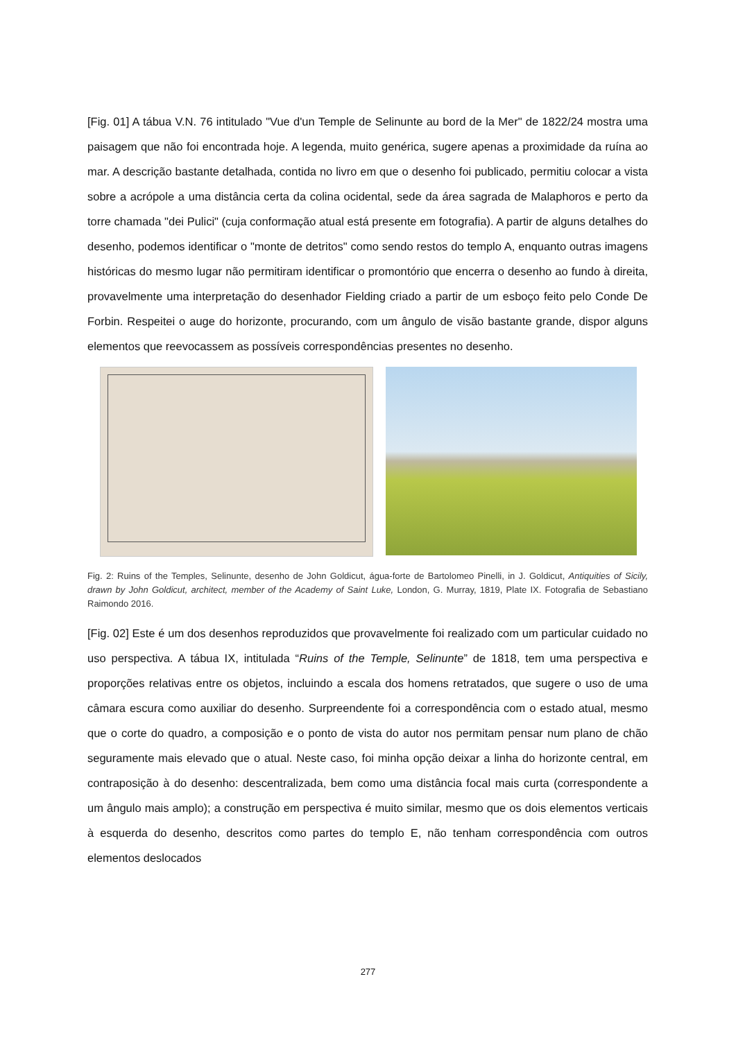[Fig. 01] A tábua V.N. 76 intitulado "Vue d'un Temple de Selinunte au bord de la Mer" de 1822/24 mostra uma paisagem que não foi encontrada hoje. A legenda, muito genérica, sugere apenas a proximidade da ruína ao mar. A descrição bastante detalhada, contida no livro em que o desenho foi publicado, permitiu colocar a vista sobre a acrópole a uma distância certa da colina ocidental, sede da área sagrada de Malaphoros e perto da torre chamada "dei Pulici" (cuja conformação atual está presente em fotografia). A partir de alguns detalhes do desenho, podemos identificar o "monte de detritos" como sendo restos do templo A, enquanto outras imagens históricas do mesmo lugar não permitiram identificar o promontório que encerra o desenho ao fundo à direita, provavelmente uma interpretação do desenhador Fielding criado a partir de um esboço feito pelo Conde De Forbin. Respeitei o auge do horizonte, procurando, com um ângulo de visão bastante grande, dispor alguns elementos que reevocassem as possíveis correspondências presentes no desenho.
Fig. 2: Ruins of the Temples, Selinunte, desenho de John Goldicut, água-forte de Bartolomeo Pinelli, in J. Goldicut, Antiquities of Sicily, drawn by John Goldicut, architect, member of the Academy of Saint Luke, London, G. Murray, 1819, Plate IX. Fotografia de Sebastiano Raimondo 2016.
[Fig. 02] Este é um dos desenhos reproduzidos que provavelmente foi realizado com um particular cuidado no uso perspectiva. A tábua IX, intitulada “Ruins of the Temple, Selinunte” de 1818, tem uma perspectiva e proporções relativas entre os objetos, incluindo a escala dos homens retratados, que sugere o uso de uma câmara escura como auxiliar do desenho. Surpreendente foi a correspondência com o estado atual, mesmo que o corte do quadro, a composição e o ponto de vista do autor nos permitam pensar num plano de chão seguramente mais elevado que o atual. Neste caso, foi minha opção deixar a linha do horizonte central, em contraposição à do desenho: descentralizada, bem como uma distância focal mais curta (correspondente a um ângulo mais amplo); a construção em perspectiva é muito similar, mesmo que os dois elementos verticais à esquerda do desenho, descritos como partes do templo E, não tenham correspondência com outros elementos deslocados
277